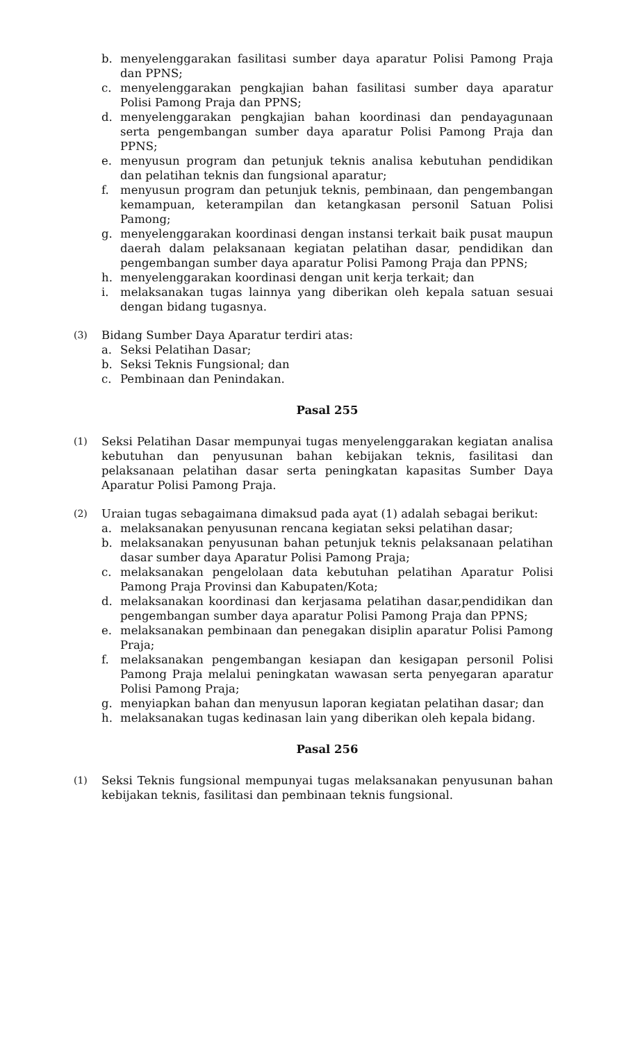b. menyelenggarakan fasilitasi sumber daya aparatur Polisi Pamong Praja dan PPNS;
c. menyelenggarakan pengkajian bahan fasilitasi sumber daya aparatur Polisi Pamong Praja dan PPNS;
d. menyelenggarakan pengkajian bahan koordinasi dan pendayagunaan serta pengembangan sumber daya aparatur Polisi Pamong Praja dan PPNS;
e. menyusun program dan petunjuk teknis analisa kebutuhan pendidikan dan pelatihan teknis dan fungsional aparatur;
f. menyusun program dan petunjuk teknis, pembinaan, dan pengembangan kemampuan, keterampilan dan ketangkasan personil Satuan Polisi Pamong;
g. menyelenggarakan koordinasi dengan instansi terkait baik pusat maupun daerah dalam pelaksanaan kegiatan pelatihan dasar, pendidikan dan pengembangan sumber daya aparatur Polisi Pamong Praja dan PPNS;
h. menyelenggarakan koordinasi dengan unit kerja terkait; dan
i. melaksanakan tugas lainnya yang diberikan oleh kepala satuan sesuai dengan bidang tugasnya.
(3) Bidang Sumber Daya Aparatur terdiri atas:
a. Seksi Pelatihan Dasar;
b. Seksi Teknis Fungsional; dan
c. Pembinaan dan Penindakan.
Pasal 255
(1) Seksi Pelatihan Dasar mempunyai tugas menyelenggarakan kegiatan analisa kebutuhan dan penyusunan bahan kebijakan teknis, fasilitasi dan pelaksanaan pelatihan dasar serta peningkatan kapasitas Sumber Daya Aparatur Polisi Pamong Praja.
(2) Uraian tugas sebagaimana dimaksud pada ayat (1) adalah sebagai berikut:
a. melaksanakan penyusunan rencana kegiatan seksi pelatihan dasar;
b. melaksanakan penyusunan bahan petunjuk teknis pelaksanaan pelatihan dasar sumber daya Aparatur Polisi Pamong Praja;
c. melaksanakan pengelolaan data kebutuhan pelatihan Aparatur Polisi Pamong Praja Provinsi dan Kabupaten/Kota;
d. melaksanakan koordinasi dan kerjasama pelatihan dasar,pendidikan dan pengembangan sumber daya aparatur Polisi Pamong Praja dan PPNS;
e. melaksanakan pembinaan dan penegakan disiplin aparatur Polisi Pamong Praja;
f. melaksanakan pengembangan kesiapan dan kesigapan personil Polisi Pamong Praja melalui peningkatan wawasan serta penyegaran aparatur Polisi Pamong Praja;
g. menyiapkan bahan dan menyusun laporan kegiatan pelatihan dasar; dan
h. melaksanakan tugas kedinasan lain yang diberikan oleh kepala bidang.
Pasal 256
(1) Seksi Teknis fungsional mempunyai tugas melaksanakan penyusunan bahan kebijakan teknis, fasilitasi dan pembinaan teknis fungsional.